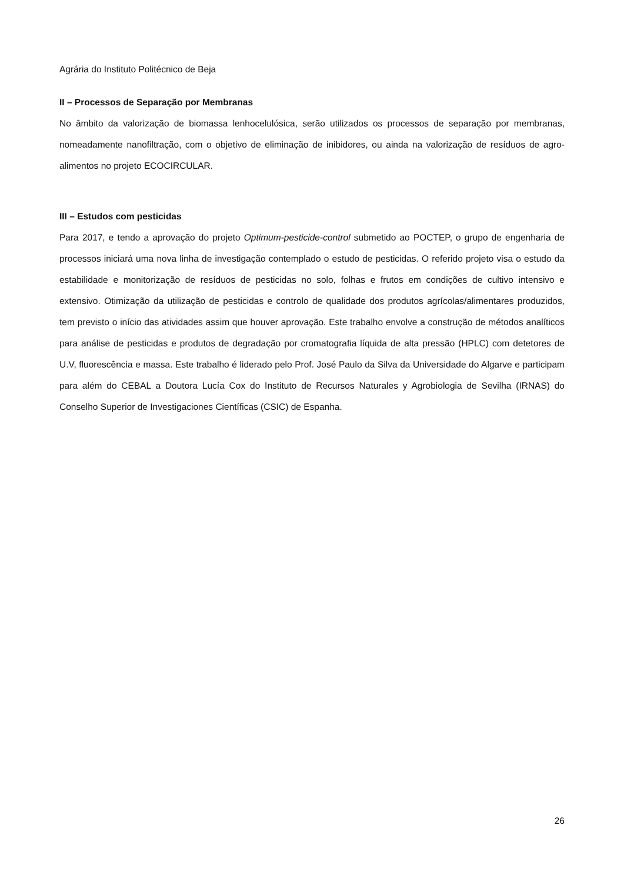Agrária do Instituto Politécnico de Beja
II – Processos de Separação por Membranas
No âmbito da valorização de biomassa lenhocelulósica, serão utilizados os processos de separação por membranas, nomeadamente nanofiltração, com o objetivo de eliminação de inibidores, ou ainda na valorização de resíduos de agro-alimentos no projeto ECOCIRCULAR.
III – Estudos com pesticidas
Para 2017, e tendo a aprovação do projeto Optimum-pesticide-control submetido ao POCTEP, o grupo de engenharia de processos iniciará uma nova linha de investigação contemplado o estudo de pesticidas. O referido projeto visa o estudo da estabilidade e monitorização de resíduos de pesticidas no solo, folhas e frutos em condições de cultivo intensivo e extensivo. Otimização da utilização de pesticidas e controlo de qualidade dos produtos agrícolas/alimentares produzidos, tem previsto o início das atividades assim que houver aprovação. Este trabalho envolve a construção de métodos analíticos para análise de pesticidas e produtos de degradação por cromatografia líquida de alta pressão (HPLC) com detetores de U.V, fluorescência e massa. Este trabalho é liderado pelo Prof. José Paulo da Silva da Universidade do Algarve e participam para além do CEBAL a Doutora Lucía Cox do Instituto de Recursos Naturales y Agrobiologia de Sevilha (IRNAS) do Conselho Superior de Investigaciones Científicas (CSIC) de Espanha.
26